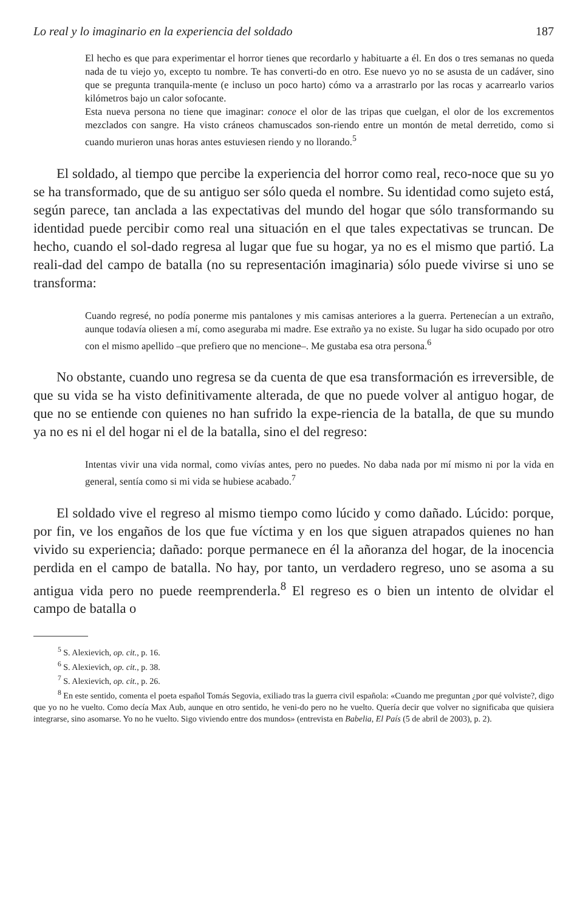Lo real y lo imaginario en la experiencia del soldado 187
El hecho es que para experimentar el horror tienes que recordarlo y habituarte a él. En dos o tres semanas no queda nada de tu viejo yo, excepto tu nombre. Te has converti-do en otro. Ese nuevo yo no se asusta de un cadáver, sino que se pregunta tranquila-mente (e incluso un poco harto) cómo va a arrastrarlo por las rocas y acarrearlo varios kilómetros bajo un calor sofocante.
Esta nueva persona no tiene que imaginar: conoce el olor de las tripas que cuelgan, el olor de los excrementos mezclados con sangre. Ha visto cráneos chamuscados son-riendo entre un montón de metal derretido, como si cuando murieron unas horas antes estuviesen riendo y no llorando.<sup>5</sup>
El soldado, al tiempo que percibe la experiencia del horror como real, reco-noce que su yo se ha transformado, que de su antiguo ser sólo queda el nombre. Su identidad como sujeto está, según parece, tan anclada a las expectativas del mundo del hogar que sólo transformando su identidad puede percibir como real una situación en el que tales expectativas se truncan. De hecho, cuando el sol-dado regresa al lugar que fue su hogar, ya no es el mismo que partió. La reali-dad del campo de batalla (no su representación imaginaria) sólo puede vivirse si uno se transforma:
Cuando regresé, no podía ponerme mis pantalones y mis camisas anteriores a la guerra. Pertenecían a un extraño, aunque todavía oliesen a mí, como aseguraba mi madre. Ese extraño ya no existe. Su lugar ha sido ocupado por otro con el mismo apellido –que prefiero que no mencione–. Me gustaba esa otra persona.<sup>6</sup>
No obstante, cuando uno regresa se da cuenta de que esa transformación es irreversible, de que su vida se ha visto definitivamente alterada, de que no puede volver al antiguo hogar, de que no se entiende con quienes no han sufrido la expe-riencia de la batalla, de que su mundo ya no es ni el del hogar ni el de la batalla, sino el del regreso:
Intentas vivir una vida normal, como vivías antes, pero no puedes. No daba nada por mí mismo ni por la vida en general, sentía como si mi vida se hubiese acabado.<sup>7</sup>
El soldado vive el regreso al mismo tiempo como lúcido y como dañado. Lúcido: porque, por fin, ve los engaños de los que fue víctima y en los que siguen atrapados quienes no han vivido su experiencia; dañado: porque permanece en él la añoranza del hogar, de la inocencia perdida en el campo de batalla. No hay, por tanto, un verdadero regreso, uno se asoma a su antigua vida pero no puede reemprenderla.<sup>8</sup> El regreso es o bien un intento de olvidar el campo de batalla o
<sup>5</sup> S. Alexievich, op. cit., p. 16.
<sup>6</sup> S. Alexievich, op. cit., p. 38.
<sup>7</sup> S. Alexievich, op. cit., p. 26.
<sup>8</sup> En este sentido, comenta el poeta español Tomás Segovia, exiliado tras la guerra civil española: «Cuando me preguntan ¿por qué volviste?, digo que yo no he vuelto. Como decía Max Aub, aunque en otro sentido, he veni-do pero no he vuelto. Quería decir que volver no significaba que quisiera integrarse, sino asomarse. Yo no he vuelto. Sigo viviendo entre dos mundos» (entrevista en Babelia, El País (5 de abril de 2003), p. 2).